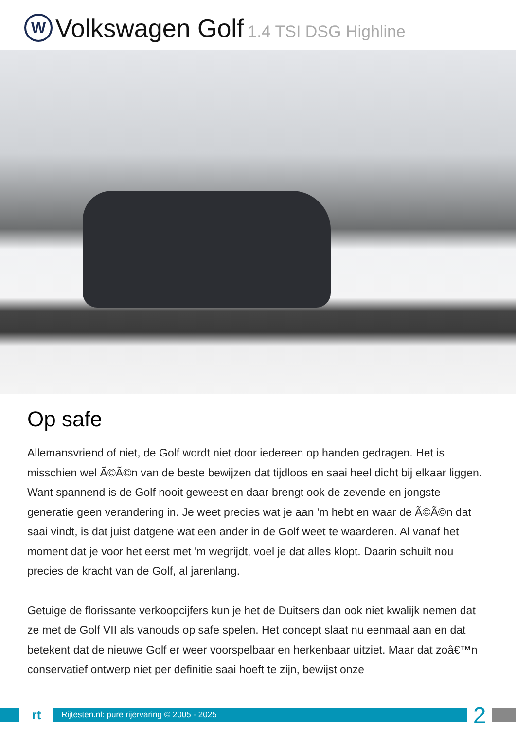W
Volkswagen Golf 1.4 TSI DSG Highline
Op safe
Allemansvriend of niet, de Golf wordt niet door iedereen op handen gedragen. Het is misschien wel Ã©Ã©n van de beste bewijzen dat tijdloos en saai heel dicht bij elkaar liggen. Want spannend is de Golf nooit geweest en daar brengt ook de zevende en jongste generatie geen verandering in. Je weet precies wat je aan 'm hebt en waar de Ã©Ã©n dat saai vindt, is dat juist datgene wat een ander in de Golf weet te waarderen. Al vanaf het moment dat je voor het eerst met 'm wegrijdt, voel je dat alles klopt. Daarin schuilt nou precies de kracht van de Golf, al jarenlang.
Getuige de florissante verkoopcijfers kun je het de Duitsers dan ook niet kwalijk nemen dat ze met de Golf VII als vanouds op safe spelen. Het concept slaat nu eenmaal aan en dat betekent dat de nieuwe Golf er weer voorspelbaar en herkenbaar uitziet. Maar dat zoâ€™n conservatief ontwerp niet per definitie saai hoeft te zijn, bewijst onze
rt
Rijtesten.nl: pure rijervaring © 2005 - 2025
2